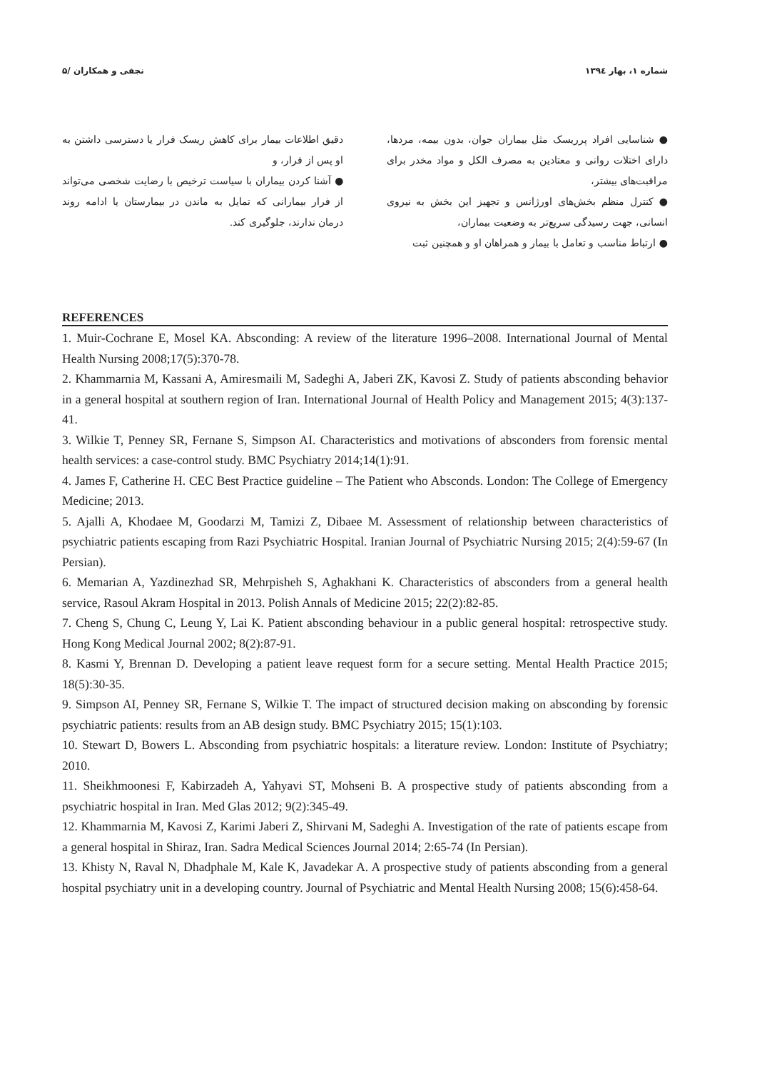شماره ۱، بهار ۱۳۹٤ نجفی و همکاران /۵
● شناسایی افراد پرریسک مثل بیماران جوان، بدون بیمه، مردها، دارای اختلات روانی و معتادین به مصرف الکل و مواد مخدر برای مراقبت‌های بیشتر،
● کنترل منظم بخش‌های اورژانس و تجهیز این بخش به نیروی انسانی، جهت رسیدگی سریع‌تر به وضعیت بیماران،
● ارتباط مناسب و تعامل با بیمار و همراهان او و همچنین ثبت
دقیق اطلاعات بیمار برای کاهش ریسک فرار یا دسترسی داشتن به او پس از فرار، و
● آشنا کردن بیماران با سیاست ترخیص با رضایت شخصی می‌تواند از فرار بیمارانی که تمایل به ماندن در بیمارستان یا ادامه روند درمان ندارند، جلوگیری کند.
REFERENCES
1. Muir-Cochrane E, Mosel KA. Absconding: A review of the literature 1996–2008. International Journal of Mental Health Nursing 2008;17(5):370-78.
2. Khammarnia M, Kassani A, Amiresmaili M, Sadeghi A, Jaberi ZK, Kavosi Z. Study of patients absconding behavior in a general hospital at southern region of Iran. International Journal of Health Policy and Management 2015; 4(3):137-41.
3. Wilkie T, Penney SR, Fernane S, Simpson AI. Characteristics and motivations of absconders from forensic mental health services: a case-control study. BMC Psychiatry 2014;14(1):91.
4. James F, Catherine H. CEC Best Practice guideline – The Patient who Absconds. London: The College of Emergency Medicine; 2013.
5. Ajalli A, Khodaee M, Goodarzi M, Tamizi Z, Dibaee M. Assessment of relationship between characteristics of psychiatric patients escaping from Razi Psychiatric Hospital. Iranian Journal of Psychiatric Nursing 2015; 2(4):59-67 (In Persian).
6. Memarian A, Yazdinezhad SR, Mehrpisheh S, Aghakhani K. Characteristics of absconders from a general health service, Rasoul Akram Hospital in 2013. Polish Annals of Medicine 2015; 22(2):82-85.
7. Cheng S, Chung C, Leung Y, Lai K. Patient absconding behaviour in a public general hospital: retrospective study. Hong Kong Medical Journal 2002; 8(2):87-91.
8. Kasmi Y, Brennan D. Developing a patient leave request form for a secure setting. Mental Health Practice 2015; 18(5):30-35.
9. Simpson AI, Penney SR, Fernane S, Wilkie T. The impact of structured decision making on absconding by forensic psychiatric patients: results from an AB design study. BMC Psychiatry 2015; 15(1):103.
10. Stewart D, Bowers L. Absconding from psychiatric hospitals: a literature review. London: Institute of Psychiatry; 2010.
11. Sheikhmoonesi F, Kabirzadeh A, Yahyavi ST, Mohseni B. A prospective study of patients absconding from a psychiatric hospital in Iran. Med Glas 2012; 9(2):345-49.
12. Khammarnia M, Kavosi Z, Karimi Jaberi Z, Shirvani M, Sadeghi A. Investigation of the rate of patients escape from a general hospital in Shiraz, Iran. Sadra Medical Sciences Journal 2014; 2:65-74 (In Persian).
13. Khisty N, Raval N, Dhadphale M, Kale K, Javadekar A. A prospective study of patients absconding from a general hospital psychiatry unit in a developing country. Journal of Psychiatric and Mental Health Nursing 2008; 15(6):458-64.